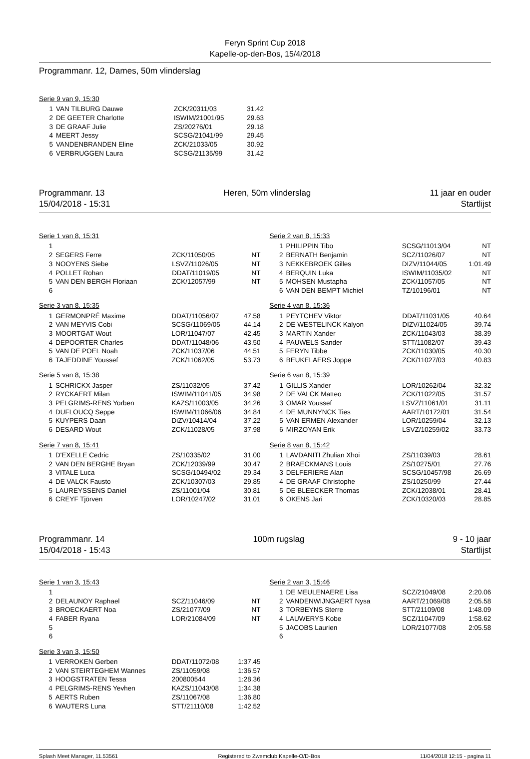Feryn Sprint Cup 2018
Kapelle-op-den-Bos, 15/4/2018
Programmanr. 12, Dames, 50m vlinderslag
Serie 9 van 9, 15:30
| 1 | VAN TILBURG Dauwe | ZCK/20311/03 | 31.42 |
| 2 | DE GEETER Charlotte | ISWIM/21001/95 | 29.63 |
| 3 | DE GRAAF Julie | ZS/20276/01 | 29.18 |
| 4 | MEERT Jessy | SCSG/21041/99 | 29.45 |
| 5 | VANDENBRANDEN Eline | ZCK/21033/05 | 30.92 |
| 6 | VERBRUGGEN Laura | SCSG/21135/99 | 31.42 |
Programmanr. 13 Heren, 50m vlinderslag 11 jaar en ouder
15/04/2018 - 15:31 Startlijst
Serie 1 van 8, 15:31
| 1 | | | |
| 2 | SEGERS Ferre | ZCK/11050/05 | NT |
| 3 | NOOYENS Siebe | LSVZ/11026/05 | NT |
| 4 | POLLET Rohan | DDAT/11019/05 | NT |
| 5 | VAN DEN BERGH Floriaan | ZCK/12057/99 | NT |
| 6 | | | |
Serie 3 van 8, 15:35
| 1 | GERMONPRÉ Maxime | DDAT/11056/07 | 47.58 |
| 2 | VAN MEYVIS Cobi | SCSG/11069/05 | 44.14 |
| 3 | MOORTGAT Wout | LOR/11047/07 | 42.45 |
| 4 | DEPOORTER Charles | DDAT/11048/06 | 43.50 |
| 5 | VAN DE POEL Noah | ZCK/11037/06 | 44.51 |
| 6 | TAJEDDINE Youssef | ZCK/11062/05 | 53.73 |
Serie 5 van 8, 15:38
| 1 | SCHRICKX Jasper | ZS/11032/05 | 37.42 |
| 2 | RYCKAERT Milan | ISWIM/11041/05 | 34.98 |
| 3 | PELGRIMS-RENS Yorben | KAZS/11003/05 | 34.26 |
| 4 | DUFLOUCQ Seppe | ISWIM/11066/06 | 34.84 |
| 5 | KUYPERS Daan | DiZV/10414/04 | 37.22 |
| 6 | DESARD Wout | ZCK/11028/05 | 37.98 |
Serie 7 van 8, 15:41
| 1 | D'EXELLE Cedric | ZS/10335/02 | 31.00 |
| 2 | VAN DEN BERGHE Bryan | ZCK/12039/99 | 30.47 |
| 3 | VITALE Luca | SCSG/10494/02 | 29.34 |
| 4 | DE VALCK Fausto | ZCK/10307/03 | 29.85 |
| 5 | LAUREYSSENS Daniel | ZS/11001/04 | 30.81 |
| 6 | CREYF Tjörven | LOR/10247/02 | 31.01 |
Serie 2 van 8, 15:33
| 1 | PHILIPPIN Tibo | SCSG/11013/04 | NT |
| 2 | BERNATH Benjamin | SCZ/11026/07 | NT |
| 3 | NEKKEBROEK Gilles | DIZV/11044/05 | 1:01.49 |
| 4 | BERQUIN Luka | ISWIM/11035/02 | NT |
| 5 | MOHSEN Mustapha | ZCK/11057/05 | NT |
| 6 | VAN DEN BEMPT Michiel | TZ/10196/01 | NT |
Serie 4 van 8, 15:36
| 1 | PEYTCHEV Viktor | DDAT/11031/05 | 40.64 |
| 2 | DE WESTELINCK Kalyon | DIZV/11024/05 | 39.74 |
| 3 | MARTIN Xander | ZCK/11043/03 | 38.39 |
| 4 | PAUWELS Sander | STT/11082/07 | 39.43 |
| 5 | FERYN Tibbe | ZCK/11030/05 | 40.30 |
| 6 | BEUKELAERS Joppe | ZCK/11027/03 | 40.83 |
Serie 6 van 8, 15:39
| 1 | GILLIS Xander | LOR/10262/04 | 32.32 |
| 2 | DE VALCK Matteo | ZCK/11022/05 | 31.57 |
| 3 | OMAR Youssef | LSVZ/11061/01 | 31.11 |
| 4 | DE MUNNYNCK Ties | AART/10172/01 | 31.54 |
| 5 | VAN ERMEN Alexander | LOR/10259/04 | 32.13 |
| 6 | MIRZOYAN Erik | LSVZ/10259/02 | 33.73 |
Serie 8 van 8, 15:42
| 1 | LAVDANITI Zhulian Xhoi | ZS/11039/03 | 28.61 |
| 2 | BRAECKMANS Louis | ZS/10275/01 | 27.76 |
| 3 | DELFERIERE Alan | SCSG/10457/98 | 26.69 |
| 4 | DE GRAAF Christophe | ZS/10250/99 | 27.44 |
| 5 | DE BLEECKER Thomas | ZCK/12038/01 | 28.41 |
| 6 | OKENS Jari | ZCK/10320/03 | 28.85 |
Programmanr. 14 100m rugslag 9 - 10 jaar
15/04/2018 - 15:43 Startlijst
Serie 1 van 3, 15:43
| 1 | | | |
| 2 | DELAUNOY Raphael | SCZ/11046/09 | NT |
| 3 | BROECKAERT Noa | ZS/21077/09 | NT |
| 4 | FABER Ryana | LOR/21084/09 | NT |
| 5 | | | |
| 6 | | | |
Serie 3 van 3, 15:50
| 1 | VERROKEN Gerben | DDAT/11072/08 | 1:37.45 |
| 2 | VAN STEIRTEGHEM Wannes | ZS/11059/08 | 1:36.57 |
| 3 | HOOGSTRATEN Tessa | 200800544 | 1:28.36 |
| 4 | PELGRIMS-RENS Yevhen | KAZS/11043/08 | 1:34.38 |
| 5 | AERTS Ruben | ZS/11067/08 | 1:36.80 |
| 6 | WAUTERS Luna | STT/21110/08 | 1:42.52 |
Serie 2 van 3, 15:46
| 1 | DE MEULENAERE Lisa | SCZ/21049/08 | 2:20.06 |
| 2 | VANDENWIJNGAERT Nysa | AART/21069/08 | 2:05.58 |
| 3 | TORBEYNS Sterre | STT/21109/08 | 1:48.09 |
| 4 | LAUWERYS Kobe | SCZ/11047/09 | 1:58.62 |
| 5 | JACOBS Laurien | LOR/21077/08 | 2:05.58 |
| 6 | | | |
Splash Meet Manager, 11.53561 Registered to Zwemclub Kapelle-O/D-Bos 11/04/2018 12:15 - pagina 11